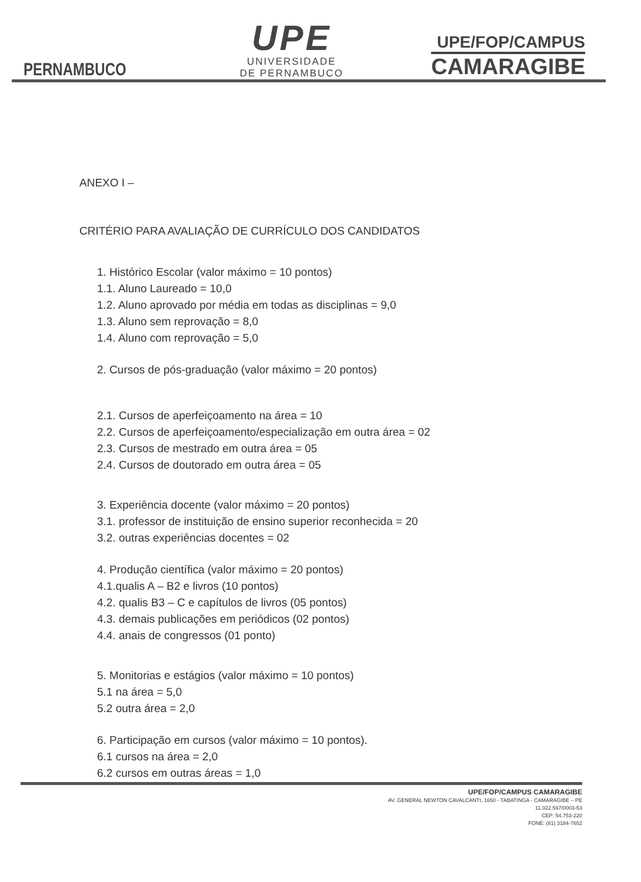PERNAMBUCO
UPE
UNIVERSIDADE
DE PERNAMBUCO
UPE/FOP/CAMPUS
CAMARAGIBE
ANEXO I –
CRITÉRIO PARA AVALIAÇÃO DE CURRÍCULO DOS CANDIDATOS
1. Histórico Escolar (valor máximo = 10 pontos)
1.1. Aluno Laureado = 10,0
1.2. Aluno aprovado por média em todas as disciplinas = 9,0
1.3. Aluno sem reprovação = 8,0
1.4. Aluno com reprovação = 5,0
2. Cursos de pós-graduação (valor máximo = 20 pontos)
2.1. Cursos de aperfeiçoamento na área = 10
2.2. Cursos de aperfeiçoamento/especialização em outra área = 02
2.3. Cursos de mestrado em outra área = 05
2.4. Cursos de doutorado em outra área = 05
3. Experiência docente (valor máximo = 20 pontos)
3.1. professor de instituição de ensino superior reconhecida = 20
3.2. outras experiências docentes = 02
4. Produção científica (valor máximo = 20 pontos)
4.1.qualis A – B2 e livros (10 pontos)
4.2. qualis B3 – C e capítulos de livros (05 pontos)
4.3. demais publicações em periódicos (02 pontos)
4.4. anais de congressos (01 ponto)
5. Monitorias e estágios (valor máximo = 10 pontos)
5.1 na área = 5,0
5.2 outra área = 2,0
6. Participação em cursos (valor máximo = 10 pontos).
6.1 cursos na área = 2,0
6.2 cursos em outras áreas = 1,0
UPE/FOP/CAMPUS CAMARAGIBE
AV. GENERAL NEWTON CAVALCANTI, 1650 - TABATINGA - CAMARAGIBE – PE
11.022.597/0003-53
CEP: 54.753-220
FONE: (81) 3184-7652